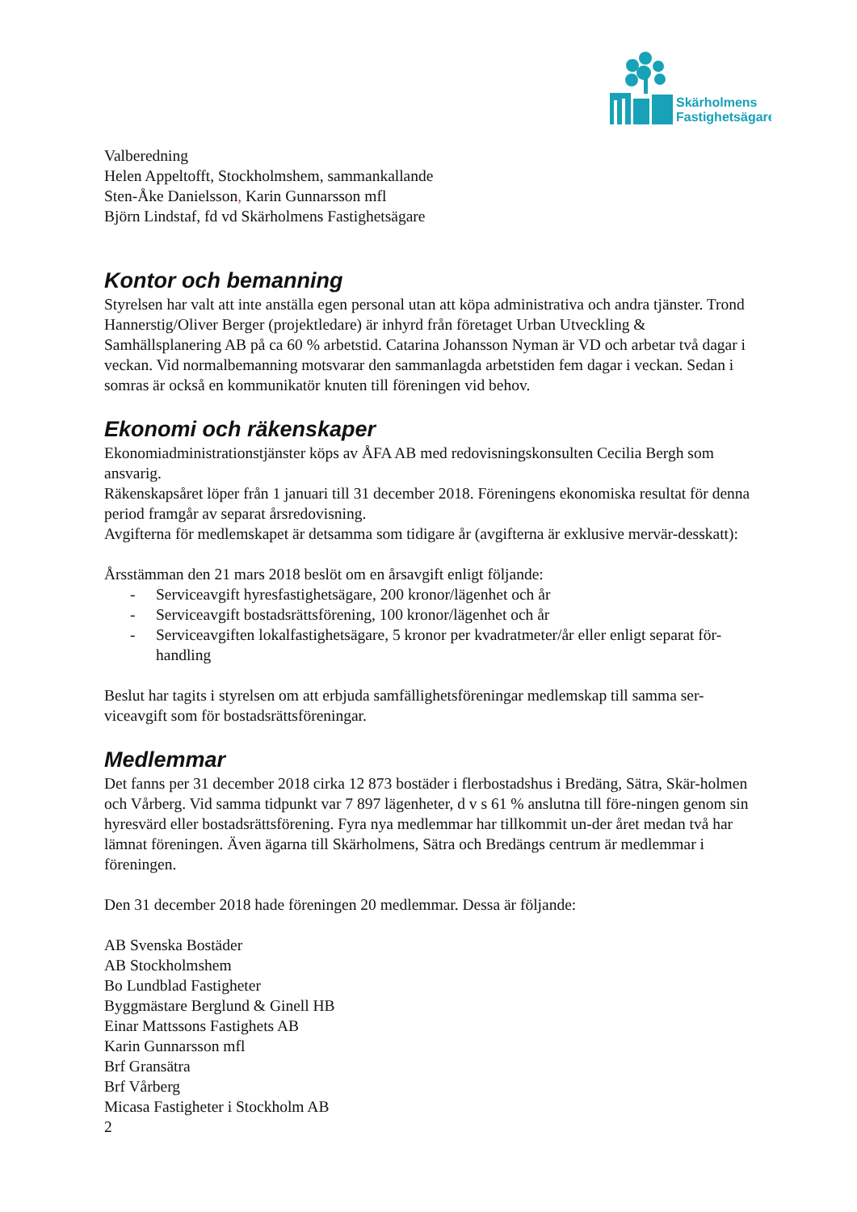Skärholmens
Fastighetsägare
Valberedning
Helen Appeltofft, Stockholmshem, sammankallande
Sten-Åke Danielsson, Karin Gunnarsson mfl
Björn Lindstaf, fd vd Skärholmens Fastighetsägare
Kontor och bemanning
Styrelsen har valt att inte anställa egen personal utan att köpa administrativa och andra tjänster. Trond Hannerstig/Oliver Berger (projektledare) är inhyrd från företaget Urban Utveckling & Samhällsplanering AB på ca 60 % arbetstid. Catarina Johansson Nyman är VD och arbetar två dagar i veckan. Vid normalbemanning motsvarar den sammanlagda arbetstiden fem dagar i veckan. Sedan i somras är också en kommunikatör knuten till föreningen vid behov.
Ekonomi och räkenskaper
Ekonomiadministrationstjänster köps av ÅFA AB med redovisningskonsulten Cecilia Bergh som ansvarig.
Räkenskapsåret löper från 1 januari till 31 december 2018. Föreningens ekonomiska resultat för denna period framgår av separat årsredovisning.
Avgifterna för medlemskapet är detsamma som tidigare år (avgifterna är exklusive mervär-desskatt):
Årsstämman den 21 mars 2018 beslöt om en årsavgift enligt följande:
- Serviceavgift hyresfastighetsägare, 200 kronor/lägenhet och år
- Serviceavgift bostadsrättsförening, 100 kronor/lägenhet och år
- Serviceavgiften lokalfastighetsägare, 5 kronor per kvadratmeter/år eller enligt separat för-handling
Beslut har tagits i styrelsen om att erbjuda samfällighetsföreningar medlemskap till samma ser-viceavgift som för bostadsrättsföreningar.
Medlemmar
Det fanns per 31 december 2018 cirka 12 873 bostäder i flerbostadshus i Bredäng, Sätra, Skär-holmen och Vårberg. Vid samma tidpunkt var 7 897 lägenheter, d v s 61 % anslutna till före-ningen genom sin hyresvärd eller bostadsrättsförening. Fyra nya medlemmar har tillkommit un-der året medan två har lämnat föreningen. Även ägarna till Skärholmens, Sätra och Bredängs centrum är medlemmar i föreningen.
Den 31 december 2018 hade föreningen 20 medlemmar. Dessa är följande:
AB Svenska Bostäder
AB Stockholmshem
Bo Lundblad Fastigheter
Byggmästare Berglund & Ginell HB
Einar Mattssons Fastighets AB
Karin Gunnarsson mfl
Brf Gransätra
Brf Vårberg
Micasa Fastigheter i Stockholm AB
2